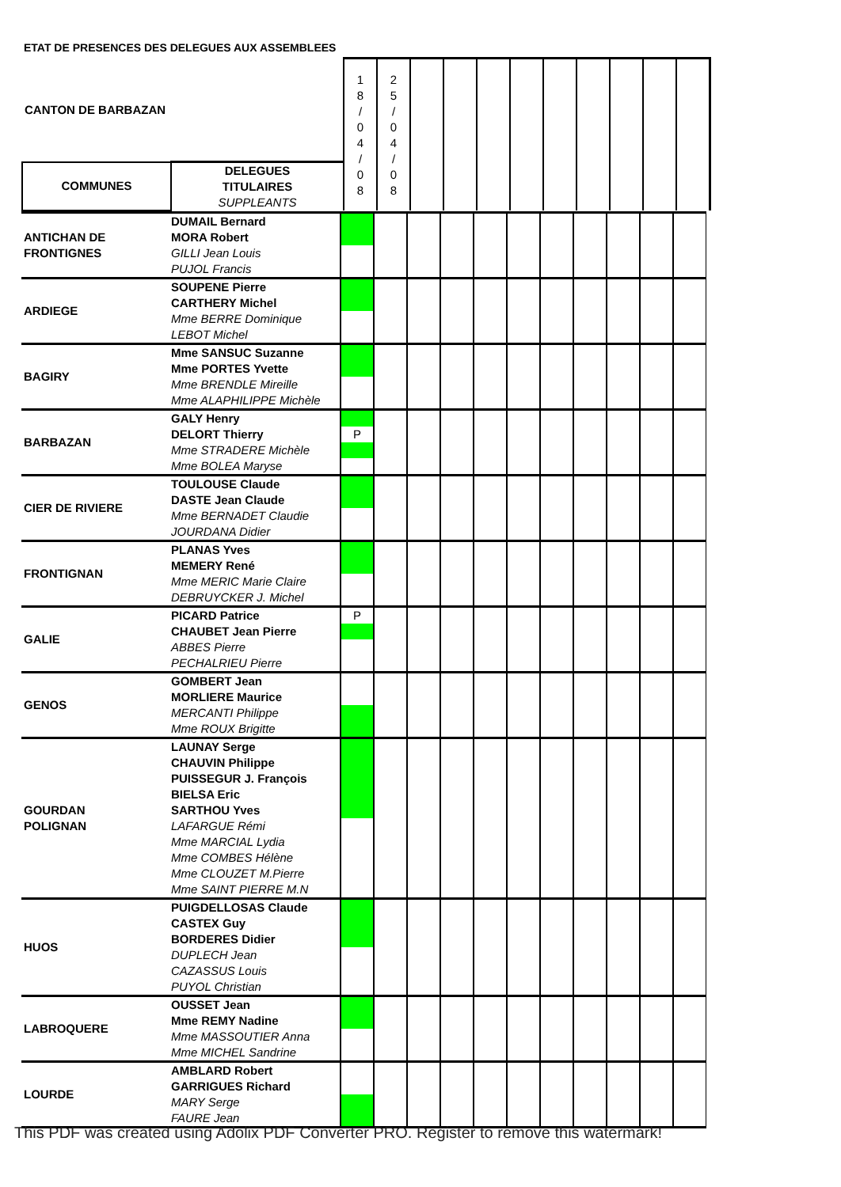ETAT DE PRESENCES DES DELEGUES AUX ASSEMBLEES
| CANTON DE BARBAZAN | | 1 8 / 0 4 / 0 8 | 2 5 / 0 4 / 0 8 | | | | | | | | | |
| COMMUNES | DELEGUES TITULAIRES SUPPLEANTS | | | | | | | | | | | |
| ANTICHAN DE FRONTIGNES | DUMAIL Bernard | | | | | | | | | | | |
| | MORA Robert | | | | | | | | | | | |
| | GILLI Jean Louis | | | | | | | | | | | |
| | PUJOL Francis | | | | | | | | | | | |
| ARDIEGE | SOUPENE Pierre | | | | | | | | | | | |
| | CARTHERY Michel | | | | | | | | | | | |
| | Mme BERRE Dominique | | | | | | | | | | | |
| | LEBOT Michel | | | | | | | | | | | |
| BAGIRY | Mme SANSUC Suzanne | | | | | | | | | | | |
| | Mme PORTES Yvette | | | | | | | | | | | |
| | Mme BRENDLE Mireille | | | | | | | | | | | |
| | Mme ALAPHILIPPE Michèle | | | | | | | | | | | |
| BARBAZAN | GALY Henry | | | | | | | | | | | |
| | DELORT Thierry | P | | | | | | | | | | |
| | Mme STRADERE Michèle | | | | | | | | | | | |
| | Mme BOLEA Maryse | | | | | | | | | | | |
| CIER DE RIVIERE | TOULOUSE Claude | | | | | | | | | | | |
| | DASTE Jean Claude | | | | | | | | | | | |
| | Mme BERNADET Claudie | | | | | | | | | | | |
| | JOURDANA Didier | | | | | | | | | | | |
| FRONTIGNAN | PLANAS Yves | | | | | | | | | | | |
| | MEMERY René | | | | | | | | | | | |
| | Mme MERIC Marie Claire | | | | | | | | | | | |
| | DEBRUYCKER J. Michel | | | | | | | | | | | |
| GALIE | PICARD Patrice | P | | | | | | | | | | |
| | CHAUBET Jean Pierre | | | | | | | | | | | |
| | ABBES Pierre | | | | | | | | | | | |
| | PECHALRIEU Pierre | | | | | | | | | | | |
| GENOS | GOMBERT Jean | | | | | | | | | | | |
| | MORLIERE Maurice | | | | | | | | | | | |
| | MERCANTI Philippe | | | | | | | | | | | |
| | Mme ROUX Brigitte | | | | | | | | | | | |
| GOURDAN POLIGNAN | LAUNAY Serge | | | | | | | | | | | |
| | CHAUVIN Philippe | | | | | | | | | | | |
| | PUISSEGUR J. François | | | | | | | | | | | |
| | BIELSA Eric | | | | | | | | | | | |
| | SARTHOU Yves | | | | | | | | | | | |
| | LAFARGUE Rémi | | | | | | | | | | | |
| | Mme MARCIAL Lydia | | | | | | | | | | | |
| | Mme COMBES Hélène | | | | | | | | | | | |
| | Mme CLOUZET M.Pierre | | | | | | | | | | | |
| | Mme SAINT PIERRE M.N | | | | | | | | | | | |
| HUOS | PUIGDELLOSAS Claude | | | | | | | | | | | |
| | CASTEX Guy | | | | | | | | | | | |
| | BORDERES Didier | | | | | | | | | | | |
| | DUPLECH Jean | | | | | | | | | | | |
| | CAZASSUS Louis | | | | | | | | | | | |
| | PUYOL Christian | | | | | | | | | | | |
| LABROQUERE | OUSSET Jean | | | | | | | | | | | |
| | Mme REMY Nadine | | | | | | | | | | | |
| | Mme MASSOUTIER Anna | | | | | | | | | | | |
| | Mme MICHEL Sandrine | | | | | | | | | | | |
| LOURDE | AMBLARD Robert | | | | | | | | | | | |
| | GARRIGUES Richard | | | | | | | | | | | |
| | MARY Serge | | | | | | | | | | | |
| | FAURE Jean | | | | | | | | | | | |
This PDF was created using Adolix PDF Converter PRO. Register to remove this watermark!